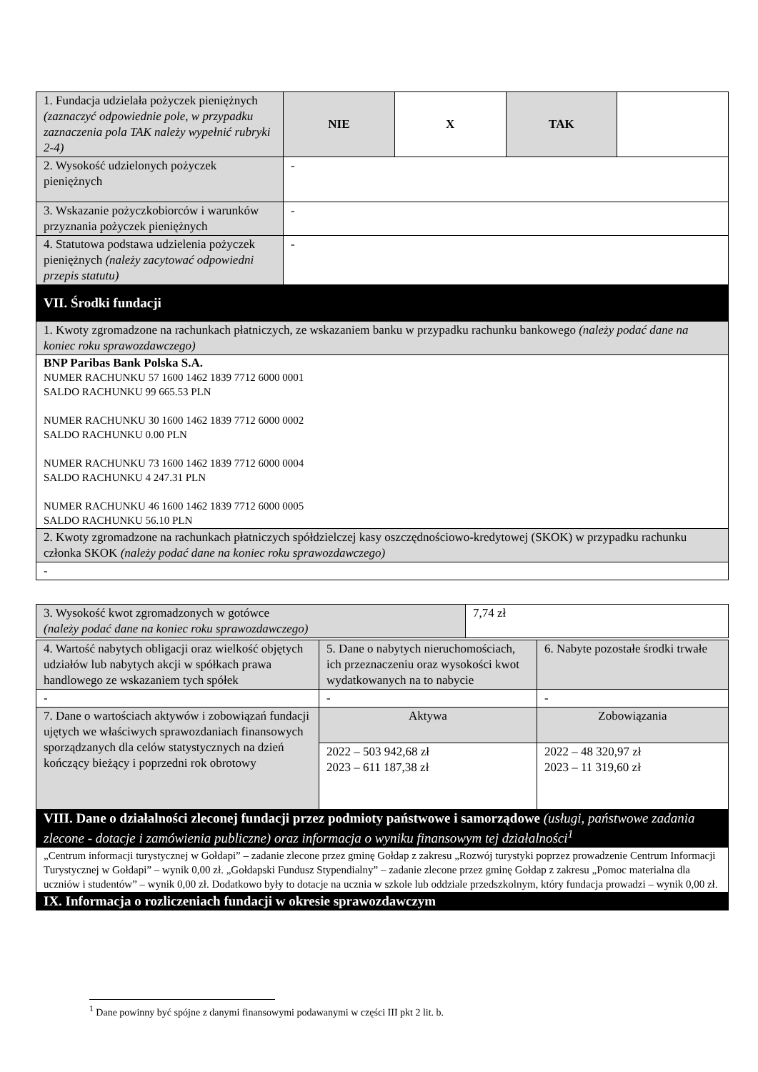| 1. Fundacja udzielała pożyczek pieniężnych (zaznaczyć odpowiednie pole, w przypadku zaznaczenia pola TAK należy wypełnić rubryki 2-4) | NIE | X | TAK | |
| 2. Wysokość udzielonych pożyczek pieniężnych | - | | | |
| 3. Wskazanie pożyczkobiorców i warunków przyznania pożyczek pieniężnych | - | | | |
| 4. Statutowa podstawa udzielenia pożyczek pieniężnych (należy zacytować odpowiedni przepis statutu) | - | | | |
| VII. Środki fundacji | | | | |
| 1. Kwoty zgromadzone na rachunkach płatniczych, ze wskazaniem banku w przypadku rachunku bankowego (należy podać dane na koniec roku sprawozdawczego) | | | | |
| BNP Paribas Bank Polska S.A. NUMER RACHUNKU 57 1600 1462 1839 7712 6000 0001 SALDO RACHUNKU 99 665.53 PLN NUMER RACHUNKU 30 1600 1462 1839 7712 6000 0002 SALDO RACHUNKU 0.00 PLN NUMER RACHUNKU 73 1600 1462 1839 7712 6000 0004 SALDO RACHUNKU 4 247.31 PLN NUMER RACHUNKU 46 1600 1462 1839 7712 6000 0005 SALDO RACHUNKU 56.10 PLN | | | | |
| 2. Kwoty zgromadzone na rachunkach płatniczych spółdzielczej kasy oszczędnościowo-kredytowej (SKOK) w przypadku rachunku członka SKOK (należy podać dane na koniec roku sprawozdawczego) | | | | |
| - | | | | |
| 3. Wysokość kwot zgromadzonych w gotówce (należy podać dane na koniec roku sprawozdawczego) | 7,74 zł |
| 4. Wartość nabytych obligacji oraz wielkość objętych udziałów lub nabytych akcji w spółkach prawa handlowego ze wskazaniem tych spółek | 5. Dane o nabytych nieruchomościach, ich przeznaczeniu oraz wysokości kwot wydatkowanych na to nabycie | 6. Nabyte pozostałe środki trwałe |
| - | - | - |
| 7. Dane o wartościach aktywów i zobowiązań fundacji ujętych we właściwych sprawozdaniach finansowych sporządzanych dla celów statystycznych na dzień kończący bieżący i poprzedni rok obrotowy | Aktywa | Zobowiązania |
| | 2022 – 503 942,68 zł 2023 – 611 187,38 zł | 2022 – 48 320,97 zł 2023 – 11 319,60 zł |
| VIII. Dane o działalności zleconej fundacji przez podmioty państwowe i samorządowe (usługi, państwowe zadania zlecone - dotacje i zamówienia publiczne) oraz informacja o wyniku finansowym tej działalności<sup>1</sup> | | |
| „Centrum informacji turystycznej w Gołdapi” – zadanie zlecone przez gminę Gołdap z zakresu „Rozwój turystyki poprzez prowadzenie Centrum Informacji Turystycznej w Gołdapi” – wynik 0,00 zł. „Gołdapski Fundusz Stypendialny” – zadanie zlecone przez gminę Gołdap z zakresu „Pomoc materialna dla uczniów i studentów” – wynik 0,00 zł. Dodatkowo były to dotacje na ucznia w szkole lub oddziale przedszkolnym, który fundacja prowadzi – wynik 0,00 zł. | | |
| IX. Informacja o rozliczeniach fundacji w okresie sprawozdawczym | | |
<sup>1</sup> Dane powinny być spójne z danymi finansowymi podawanymi w części III pkt 2 lit. b.